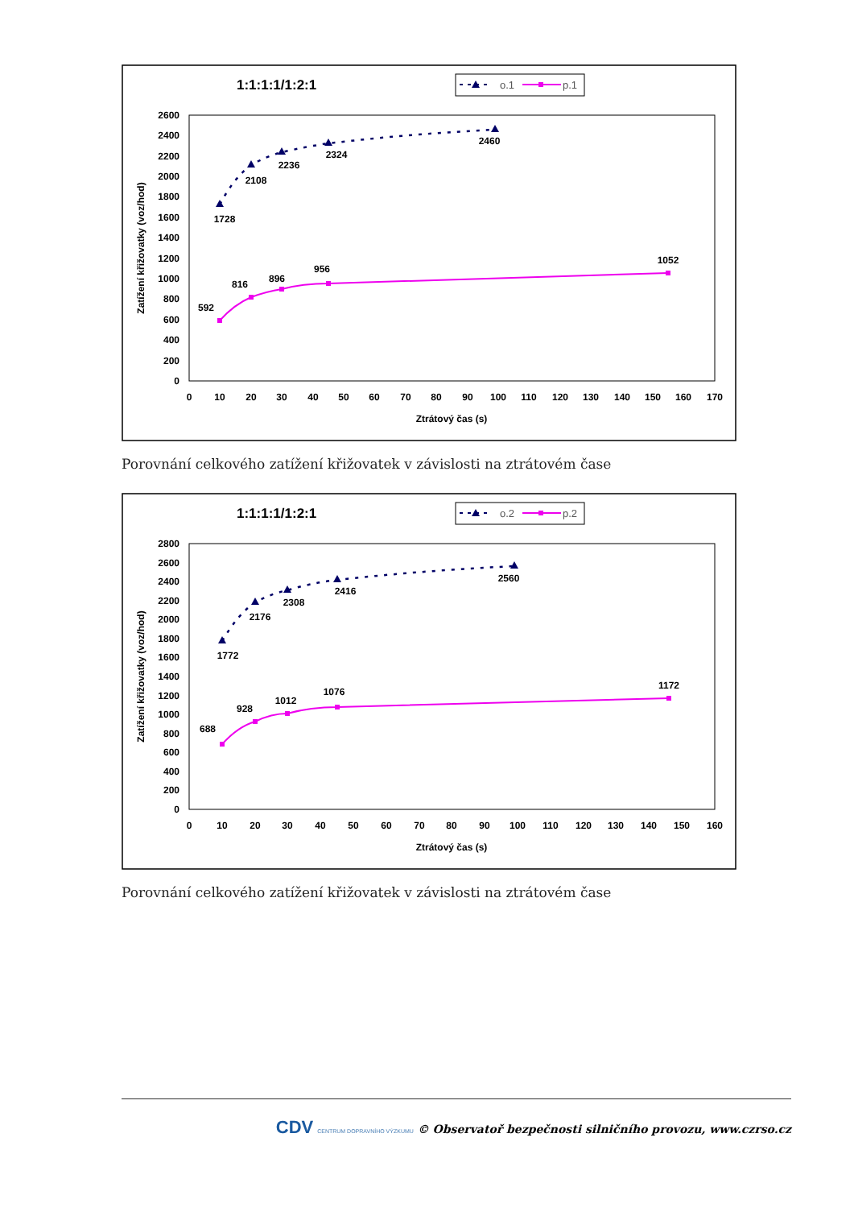1:1:1:1/1:2:1
o.1
p.1
0
200
400
600
800
1000
1200
1400
1600
1800
2000
2200
2400
2600
0
10
20
30
40
50
60
70
80
90
100
110
120
130
140
150
160
170
Ztrátový čas (s)
Zatížení křižovatky (voz/hod)
1728
2108
2236
2324
2460
592
816
896
956
1052
Porovnání celkového zatížení křižovatek v závislosti na ztrátovém čase
1:1:1:1/1:2:1
o.2
p.2
0
200
400
600
800
1000
1200
1400
1600
1800
2000
2200
2400
2600
2800
0
10
20
30
40
50
60
70
80
90
100
110
120
130
140
150
160
Ztrátový čas (s)
Zatížení křižovatky (voz/hod)
1772
2176
2308
2416
2560
688
928
1012
1076
1172
Porovnání celkového zatížení křižovatek v závislosti na ztrátovém čase
CDV CENTRUM DOPRAVNÍHO VÝZKUMU © Observatoř bezpečnosti silničního provozu, www.czrso.cz